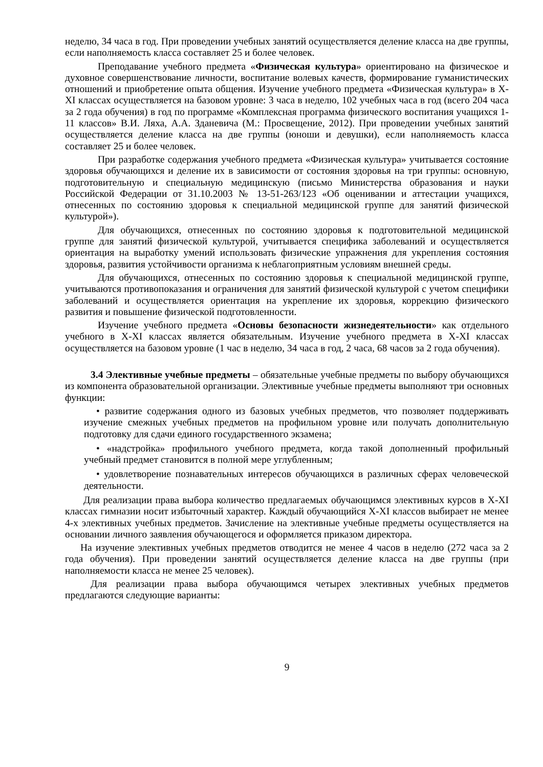неделю, 34 часа в год. При проведении учебных занятий осуществляется деление класса на две группы, если наполняемость класса составляет 25 и более человек.
Преподавание учебного предмета «Физическая культура» ориентировано на физическое и духовное совершенствование личности, воспитание волевых качеств, формирование гуманистических отношений и приобретение опыта общения. Изучение учебного предмета «Физическая культура» в X-XI классах осуществляется на базовом уровне: 3 часа в неделю, 102 учебных часа в год (всего 204 часа за 2 года обучения) в год по программе «Комплексная программа физического воспитания учащихся 1-11 классов» В.И. Ляха, А.А. Зданевича (М.: Просвещение, 2012). При проведении учебных занятий осуществляется деление класса на две группы (юноши и девушки), если наполняемость класса составляет 25 и более человек.
При разработке содержания учебного предмета «Физическая культура» учитывается состояние здоровья обучающихся и деление их в зависимости от состояния здоровья на три группы: основную, подготовительную и специальную медицинскую (письмо Министерства образования и науки Российской Федерации от 31.10.2003 № 13-51-263/123 «Об оценивании и аттестации учащихся, отнесенных по состоянию здоровья к специальной медицинской группе для занятий физической культурой»).
Для обучающихся, отнесенных по состоянию здоровья к подготовительной медицинской группе для занятий физической культурой, учитывается специфика заболеваний и осуществляется ориентация на выработку умений использовать физические упражнения для укрепления состояния здоровья, развития устойчивости организма к неблагоприятным условиям внешней среды.
Для обучающихся, отнесенных по состоянию здоровья к специальной медицинской группе, учитываются противопоказания и ограничения для занятий физической культурой с учетом специфики заболеваний и осуществляется ориентация на укрепление их здоровья, коррекцию физического развития и повышение физической подготовленности.
Изучение учебного предмета «Основы безопасности жизнедеятельности» как отдельного учебного в X-XI классах является обязательным. Изучение учебного предмета в X-XI классах осуществляется на базовом уровне (1 час в неделю, 34 часа в год, 2 часа, 68 часов за 2 года обучения).
3.4 Элективные учебные предметы – обязательные учебные предметы по выбору обучающихся из компонента образовательной организации. Элективные учебные предметы выполняют три основных функции:
• развитие содержания одного из базовых учебных предметов, что позволяет поддерживать изучение смежных учебных предметов на профильном уровне или получать дополнительную подготовку для сдачи единого государственного экзамена;
• «надстройка» профильного учебного предмета, когда такой дополненный профильный учебный предмет становится в полной мере углубленным;
• удовлетворение познавательных интересов обучающихся в различных сферах человеческой деятельности.
Для реализации права выбора количество предлагаемых обучающимся элективных курсов в X-XI классах гимназии носит избыточный характер. Каждый обучающийся X-XI классов выбирает не менее 4-х элективных учебных предметов. Зачисление на элективные учебные предметы осуществляется на основании личного заявления обучающегося и оформляется приказом директора.
На изучение элективных учебных предметов отводится не менее 4 часов в неделю (272 часа за 2 года обучения). При проведении занятий осуществляется деление класса на две группы (при наполняемости класса не менее 25 человек).
Для реализации права выбора обучающимся четырех элективных учебных предметов предлагаются следующие варианты:
9